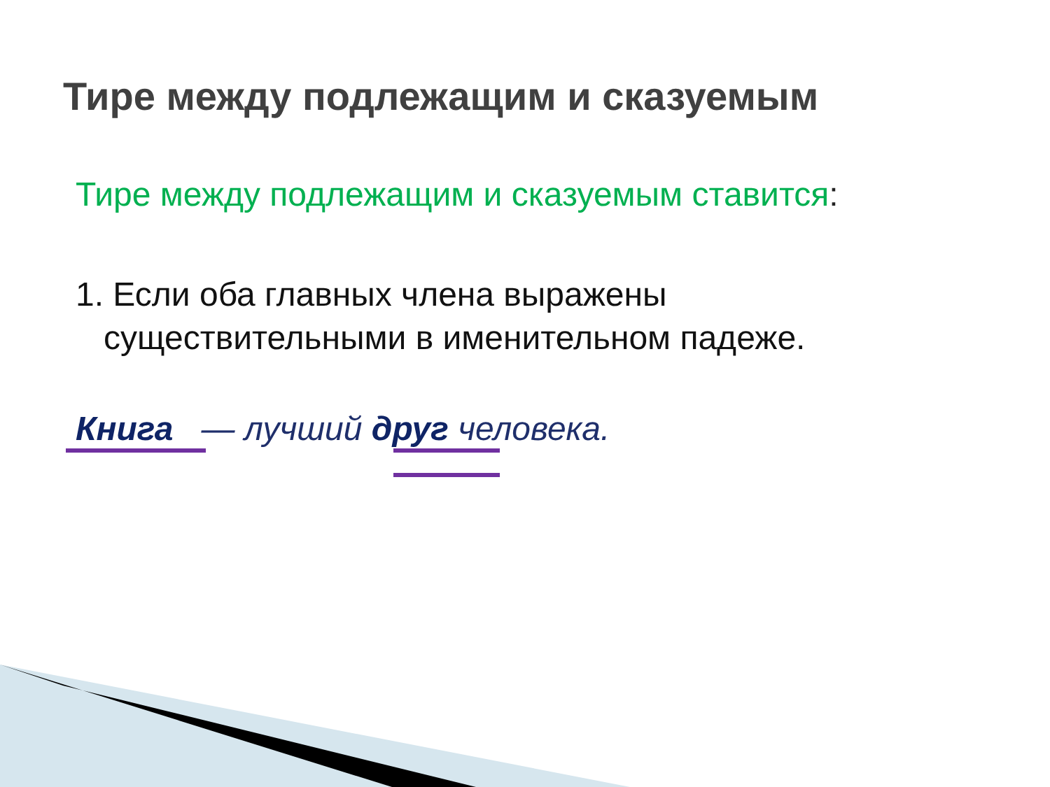Тире между подлежащим и сказуемым
Тире между подлежащим и сказуемым ставится:
1. Если оба главных члена выражены
существительными в именительном падеже.
Книга — лучший друг человека.